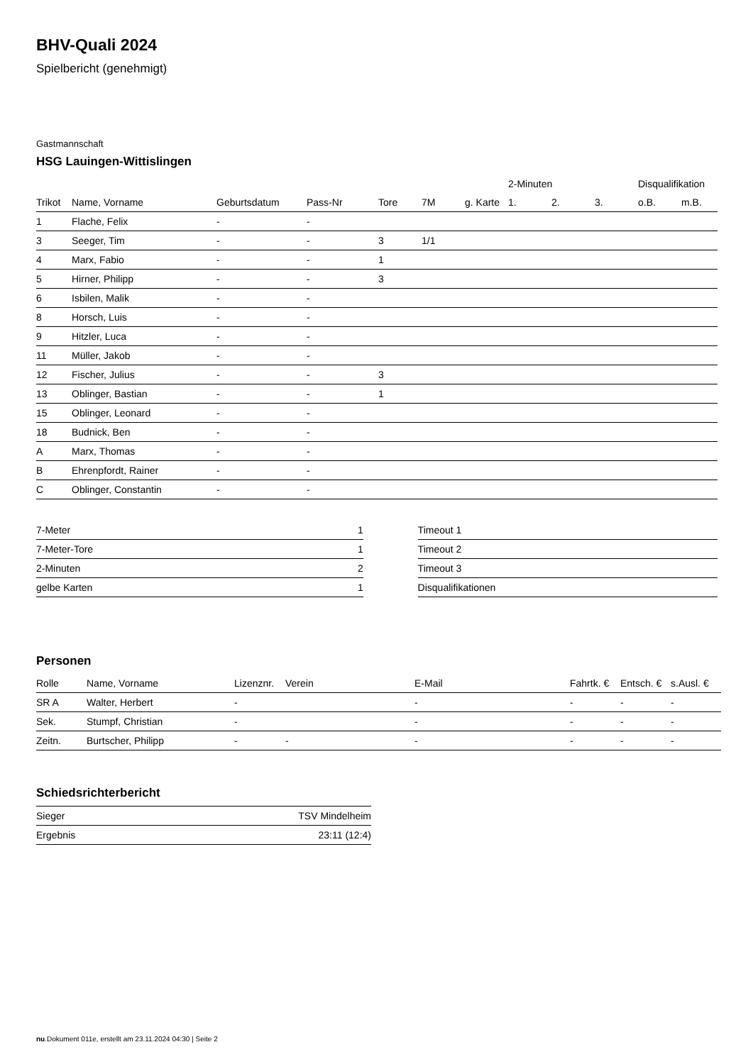BHV-Quali 2024
Spielbericht (genehmigt)
Gastmannschaft
HSG Lauingen-Wittislingen
| | | | | | | | 2-Minuten | | | Disqualifikation | |
| --- | --- | --- | --- | --- | --- | --- | --- | --- | --- | --- | --- |
| Trikot | Name, Vorname | Geburtsdatum | Pass-Nr | Tore | 7M | g. Karte | 1. | 2. | 3. | o.B. | m.B. |
| 1 | Flache, Felix | - | - | | | | | | | | |
| 3 | Seeger, Tim | - | - | 3 | 1/1 | | | | | | |
| 4 | Marx, Fabio | - | - | 1 | | | | | | | |
| 5 | Hirner, Philipp | - | - | 3 | | | | | | | |
| 6 | Isbilen, Malik | - | - | | | | | | | | |
| 8 | Horsch, Luis | - | - | | | | | | | | |
| 9 | Hitzler, Luca | - | - | | | | | | | | |
| 11 | Müller, Jakob | - | - | | | | | | | | |
| 12 | Fischer, Julius | - | - | 3 | | | | | | | |
| 13 | Oblinger, Bastian | - | - | 1 | | | | | | | |
| 15 | Oblinger, Leonard | - | - | | | | | | | | |
| 18 | Budnick, Ben | - | - | | | | | | | | |
| A | Marx, Thomas | - | - | | | | | | | | |
| B | Ehrenpfordt, Rainer | - | - | | | | | | | | |
| C | Oblinger, Constantin | - | - | | | | | | | | |
| 7-Meter | 1 |
| 7-Meter-Tore | 1 |
| 2-Minuten | 2 |
| gelbe Karten | 1 |
| Timeout 1 |
| Timeout 2 |
| Timeout 3 |
| Disqualifikationen |
Personen
| Rolle | Name, Vorname | Lizenznr. | Verein | E-Mail | Fahrtk. € | Entsch. € | s.Ausl. € |
| --- | --- | --- | --- | --- | --- | --- | --- |
| SR A | Walter, Herbert | - | | - | - | - | - |
| Sek. | Stumpf, Christian | - | | - | - | - | - |
| Zeitn. | Burtscher, Philipp | - | - | - | - | - | - |
Schiedsrichterbericht
| Sieger | TSV Mindelheim |
| Ergebnis | 23:11 (12:4) |
nu.Dokument 011e, erstellt am 23.11.2024 04:30 | Seite 2